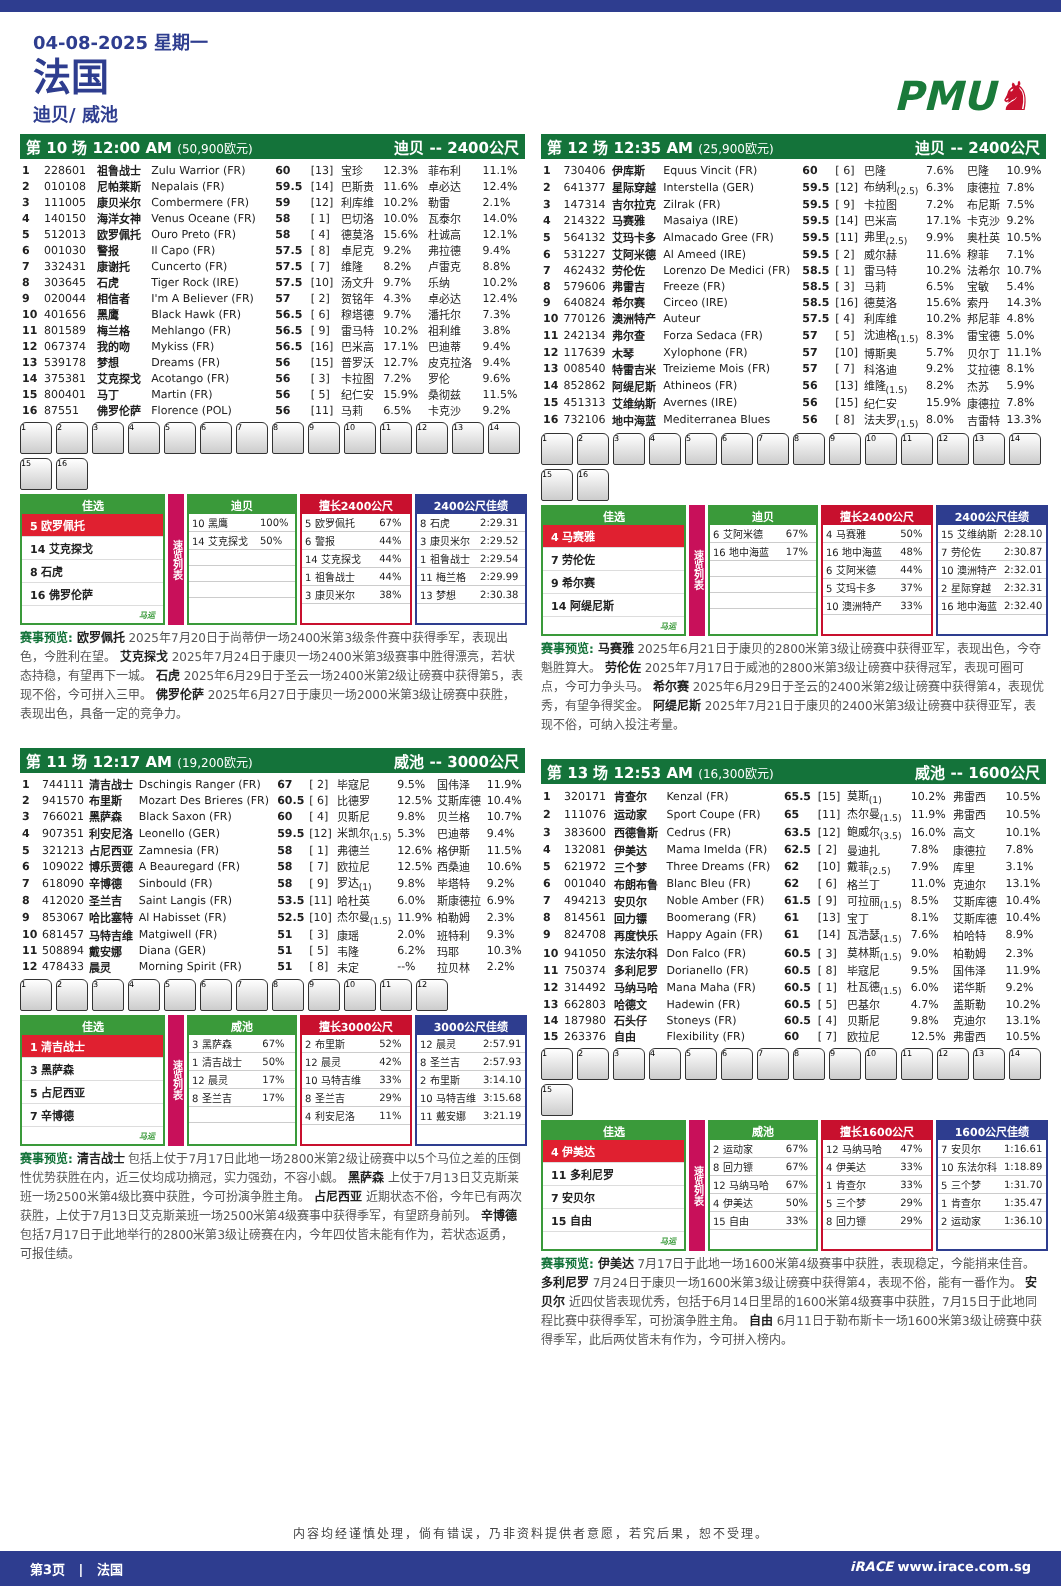04-08-2025 星期一
法国
迪贝/ 威池
PMU♞
第 10 场 12:00 AM (50,900欧元) 迪贝 -- 2400公尺
| 1 | 228601 | 祖鲁战士 | Zulu Warrior (FR) | 60 | [13] | 宝珍 | 12.3% | 菲布利 | 11.1% |
| 2 | 010108 | 尼帕莱斯 | Nepalais (FR) | 59.5 | [14] | 巴斯贵 | 11.6% | 卓必达 | 12.4% |
| 3 | 111005 | 康贝米尔 | Combermere (FR) | 59 | [12] | 利库维 | 10.2% | 勒雷 | 2.1% |
| 4 | 140150 | 海洋女神 | Venus Oceane (FR) | 58 | [ 1] | 巴切洛 | 10.0% | 瓦泰尔 | 14.0% |
| 5 | 512013 | 欧罗佩托 | Ouro Preto (FR) | 58 | [ 4] | 德莫洛 | 15.6% | 杜诚高 | 12.1% |
| 6 | 001030 | 警报 | Il Capo (FR) | 57.5 | [ 8] | 卓尼克 | 9.2% | 弗拉德 | 9.4% |
| 7 | 332431 | 康谢托 | Cuncerto (FR) | 57.5 | [ 7] | 维隆 | 8.2% | 卢雷克 | 8.8% |
| 8 | 303645 | 石虎 | Tiger Rock (IRE) | 57.5 | [10] | 汤文升 | 9.7% | 乐纳 | 10.2% |
| 9 | 020044 | 相信者 | I'm A Believer (FR) | 57 | [ 2] | 贺铭年 | 4.3% | 卓必达 | 12.4% |
| 10 | 401656 | 黑鹰 | Black Hawk (FR) | 56.5 | [ 6] | 穆塔德 | 9.7% | 潘托尔 | 7.3% |
| 11 | 801589 | 梅兰格 | Mehlango (FR) | 56.5 | [ 9] | 雷马特 | 10.2% | 祖利维 | 3.8% |
| 12 | 067374 | 我的吻 | Mykiss (FR) | 56.5 | [16] | 巴米高 | 17.1% | 巴迪蒂 | 9.4% |
| 13 | 539178 | 梦想 | Dreams (FR) | 56 | [15] | 普罗沃 | 12.7% | 皮克拉洛 | 9.4% |
| 14 | 375381 | 艾克探戈 | Acotango (FR) | 56 | [ 3] | 卡拉图 | 7.2% | 罗伦 | 9.6% |
| 15 | 800401 | 马丁 | Martin (FR) | 56 | [ 5] | 纪仁安 | 15.9% | 桑彻兹 | 11.5% |
| 16 | 87551 | 佛罗伦萨 | Florence (POL) | 56 | [11] | 马莉 | 6.5% | 卡克沙 | 9.2% |
1
2
3
4
5
6
7
8
9
10
11
12
13
14
15
16
佳选
5 欧罗佩托
14 艾克探戈
8 石虎
16 佛罗伦萨
马运
速览列表
迪贝
| 10 黑鹰 | 100% |
| 14 艾克探戈 | 50% |
擅长2400公尺
| 5 欧罗佩托 | 67% |
| 6 警报 | 44% |
| 14 艾克探戈 | 44% |
| 1 祖鲁战士 | 44% |
| 3 康贝米尔 | 38% |
2400公尺佳绩
| 8 石虎 | 2:29.31 |
| 3 康贝米尔 | 2:29.52 |
| 1 祖鲁战士 | 2:29.54 |
| 11 梅兰格 | 2:29.99 |
| 13 梦想 | 2:30.38 |
赛事预览: 欧罗佩托 2025年7月20日于尚蒂伊一场2400米第3级条件赛中获得季军，表现出色，今胜利在望。 艾克探戈 2025年7月24日于康贝一场2400米第3级赛事中胜得漂亮，若状态持稳，有望再下一城。 石虎 2025年6月29日于圣云一场2400米第2级让磅赛中获得第5，表现不俗，今可拼入三甲。 佛罗伦萨 2025年6月27日于康贝一场2000米第3级让磅赛中获胜，表现出色，具备一定的竞争力。
第 11 场 12:17 AM (19,200欧元) 威池 -- 3000公尺
| 1 | 744111 | 清吉战士 | Dschingis Ranger (FR) | 67 | [ 2] | 毕寇尼 | 9.5% | 国伟泽 | 11.9% |
| 2 | 941570 | 布里斯 | Mozart Des Brieres (FR) | 60.5 | [ 6] | 比德罗 | 12.5% | 艾斯库德 | 10.4% |
| 3 | 766021 | 黑萨森 | Black Saxon (FR) | 60 | [ 4] | 贝斯尼 | 9.8% | 贝兰格 | 10.7% |
| 4 | 907351 | 利安尼洛 | Leonello (GER) | 59.5 | [12] | 米凯尔<sub>(1.5)</sub> | 5.3% | 巴迪蒂 | 9.4% |
| 5 | 321213 | 占尼西亚 | Zamnesia (FR) | 58 | [ 1] | 弗德兰 | 12.6% | 格伊斯 | 11.5% |
| 6 | 109022 | 博乐贾德 | A Beauregard (FR) | 58 | [ 7] | 欧拉尼 | 12.5% | 西桑迪 | 10.6% |
| 7 | 618090 | 辛博德 | Sinbould (FR) | 58 | [ 9] | 罗达<sub>(1)</sub> | 9.8% | 毕塔特 | 9.2% |
| 8 | 412020 | 圣兰吉 | Saint Langis (FR) | 53.5 | [11] | 哈杜英 | 6.0% | 斯康德拉 | 6.9% |
| 9 | 853067 | 哈比塞特 | Al Habisset (FR) | 52.5 | [10] | 杰尔曼<sub>(1.5)</sub> | 11.9% | 柏勒姆 | 2.3% |
| 10 | 681457 | 马特吉维 | Matgiwell (FR) | 51 | [ 3] | 康瑶 | 2.0% | 班特利 | 9.3% |
| 11 | 508894 | 戴安娜 | Diana (GER) | 51 | [ 5] | 韦隆 | 6.2% | 玛耶 | 10.3% |
| 12 | 478433 | 晨灵 | Morning Spirit (FR) | 51 | [ 8] | 未定 | --% | 拉贝林 | 2.2% |
1
2
3
4
5
6
7
8
9
10
11
12
佳选
1 清吉战士
3 黑萨森
5 占尼西亚
7 辛博德
马运
速览列表
威池
| 3 黑萨森 | 67% |
| 1 清吉战士 | 50% |
| 12 晨灵 | 17% |
| 8 圣兰吉 | 17% |
擅长3000公尺
| 2 布里斯 | 52% |
| 12 晨灵 | 42% |
| 10 马特吉维 | 33% |
| 8 圣兰吉 | 29% |
| 4 利安尼洛 | 11% |
3000公尺佳绩
| 12 晨灵 | 2:57.91 |
| 8 圣兰吉 | 2:57.93 |
| 2 布里斯 | 3:14.10 |
| 10 马特吉维 | 3:15.68 |
| 11 戴安娜 | 3:21.19 |
赛事预览: 清吉战士 包括上仗于7月17日此地一场2800米第2级让磅赛中以5个马位之差的压倒性优势获胜在内，近三仗均成功摘冠，实力强劲，不容小觑。 黑萨森 上仗于7月13日艾克斯莱班一场2500米第4级比赛中获胜，今可扮演争胜主角。 占尼西亚 近期状态不俗，今年已有两次获胜，上仗于7月13日艾克斯莱班一场2500米第4级赛事中获得季军，有望跻身前列。 辛博德 包括7月17日于此地举行的2800米第3级让磅赛在内，今年四仗皆未能有作为，若状态返勇，可报佳绩。
第 12 场 12:35 AM (25,900欧元) 迪贝 -- 2400公尺
| 1 | 730406 | 伊库斯 | Equus Vincit (FR) | 60 | [ 6] | 巴隆 | 7.6% | 巴隆 | 10.9% |
| 2 | 641377 | 星际穿越 | Interstella (GER) | 59.5 | [12] | 布纳利<sub>(2.5)</sub> | 6.3% | 康德拉 | 7.8% |
| 3 | 147314 | 吉尔拉克 | Zilrak (FR) | 59.5 | [ 9] | 卡拉图 | 7.2% | 布尼斯 | 7.5% |
| 4 | 214322 | 马赛雅 | Masaiya (IRE) | 59.5 | [14] | 巴米高 | 17.1% | 卡克沙 | 9.2% |
| 5 | 564132 | 艾玛卡多 | Almacado Gree (FR) | 59.5 | [11] | 弗里<sub>(2.5)</sub> | 9.9% | 奥杜英 | 10.5% |
| 6 | 531227 | 艾阿米德 | Al Ameed (IRE) | 59.5 | [ 2] | 威尔赫 | 11.6% | 穆菲 | 7.1% |
| 7 | 462432 | 劳伦佐 | Lorenzo De Medici (FR) | 58.5 | [ 1] | 雷马特 | 10.2% | 法希尔 | 10.7% |
| 8 | 579606 | 弗雷吉 | Freeze (FR) | 58.5 | [ 3] | 马莉 | 6.5% | 宝敏 | 5.4% |
| 9 | 640824 | 希尔赛 | Circeo (IRE) | 58.5 | [16] | 德莫洛 | 15.6% | 索丹 | 14.3% |
| 10 | 770126 | 澳洲特产 | Auteur | 57.5 | [ 4] | 利库维 | 10.2% | 邦尼菲 | 4.8% |
| 11 | 242134 | 弗尔查 | Forza Sedaca (FR) | 57 | [ 5] | 沈迪格<sub>(1.5)</sub> | 8.3% | 雷宝德 | 5.0% |
| 12 | 117639 | 木琴 | Xylophone (FR) | 57 | [10] | 博斯奥 | 5.7% | 贝尔丁 | 11.1% |
| 13 | 008540 | 特雷吉米 | Treizieme Mois (FR) | 57 | [ 7] | 科洛迪 | 9.2% | 艾拉德 | 8.1% |
| 14 | 852862 | 阿缇尼斯 | Athineos (FR) | 56 | [13] | 维隆<sub>(1.5)</sub> | 8.2% | 杰苏 | 5.9% |
| 15 | 451313 | 艾维纳斯 | Avernes (IRE) | 56 | [15] | 纪仁安 | 15.9% | 康德拉 | 7.8% |
| 16 | 732106 | 地中海蓝 | Mediterranea Blues | 56 | [ 8] | 法夫罗<sub>(1.5)</sub> | 8.0% | 吉雷特 | 13.3% |
1
2
3
4
5
6
7
8
9
10
11
12
13
14
15
16
佳选
4 马赛雅
7 劳伦佐
9 希尔赛
14 阿缇尼斯
马运
速览列表
迪贝
| 6 艾阿米德 | 67% |
| 16 地中海蓝 | 17% |
擅长2400公尺
| 4 马赛雅 | 50% |
| 16 地中海蓝 | 48% |
| 6 艾阿米德 | 44% |
| 5 艾玛卡多 | 37% |
| 10 澳洲特产 | 33% |
2400公尺佳绩
| 15 艾维纳斯 | 2:28.10 |
| 7 劳伦佐 | 2:30.87 |
| 10 澳洲特产 | 2:32.01 |
| 2 星际穿越 | 2:32.31 |
| 16 地中海蓝 | 2:32.40 |
赛事预览: 马赛雅 2025年6月21日于康贝的2800米第3级让磅赛中获得亚军，表现出色，今夺魁胜算大。 劳伦佐 2025年7月17日于威池的2800米第3级让磅赛中获得冠军，表现可圈可点，今可力争头马。 希尔赛 2025年6月29日于圣云的2400米第2级让磅赛中获得第4，表现优秀，有望争得奖金。 阿缇尼斯 2025年7月21日于康贝的2400米第3级让磅赛中获得亚军，表现不俗，可纳入投注考量。
第 13 场 12:53 AM (16,300欧元) 威池 -- 1600公尺
| 1 | 320171 | 肯查尔 | Kenzal (FR) | 65.5 | [15] | 莫斯<sub>(1)</sub> | 10.2% | 弗雷西 | 10.5% |
| 2 | 111076 | 运动家 | Sport Coupe (FR) | 65 | [11] | 杰尔曼<sub>(1.5)</sub> | 11.9% | 弗雷西 | 10.5% |
| 3 | 383600 | 西德鲁斯 | Cedrus (FR) | 63.5 | [12] | 鲍威尔<sub>(3.5)</sub> | 16.0% | 高文 | 10.1% |
| 4 | 132081 | 伊美达 | Mama Imelda (FR) | 62.5 | [ 2] | 曼迪扎 | 7.8% | 康德拉 | 7.8% |
| 5 | 621972 | 三个梦 | Three Dreams (FR) | 62 | [10] | 戴菲<sub>(2.5)</sub> | 7.9% | 库里 | 3.1% |
| 6 | 001040 | 布朗布鲁 | Blanc Bleu (FR) | 62 | [ 6] | 格兰丁 | 11.0% | 克迪尔 | 13.1% |
| 7 | 494213 | 安贝尔 | Noble Amber (FR) | 61.5 | [ 9] | 可拉丽<sub>(1.5)</sub> | 8.5% | 艾斯库德 | 10.4% |
| 8 | 814561 | 回力镖 | Boomerang (FR) | 61 | [13] | 宝丁 | 8.1% | 艾斯库德 | 10.4% |
| 9 | 824708 | 再度快乐 | Happy Again (FR) | 61 | [14] | 瓦浩瑟<sub>(1.5)</sub> | 7.6% | 柏哈特 | 8.9% |
| 10 | 941050 | 东法尔科 | Don Falco (FR) | 60.5 | [ 3] | 莫林斯<sub>(1.5)</sub> | 9.0% | 柏勒姆 | 2.3% |
| 11 | 750374 | 多利尼罗 | Dorianello (FR) | 60.5 | [ 8] | 毕寇尼 | 9.5% | 国伟泽 | 11.9% |
| 12 | 314492 | 马纳马哈 | Mana Maha (FR) | 60.5 | [ 1] | 杜瓦德<sub>(1.5)</sub> | 6.0% | 诺华斯 | 9.2% |
| 13 | 662803 | 哈德文 | Hadewin (FR) | 60.5 | [ 5] | 巴基尔 | 4.7% | 盖斯勒 | 10.2% |
| 14 | 187980 | 石头仔 | Stoneys (FR) | 60.5 | [ 4] | 贝斯尼 | 9.8% | 克迪尔 | 13.1% |
| 15 | 263376 | 自由 | Flexibility (FR) | 60 | [ 7] | 欧拉尼 | 12.5% | 弗雷西 | 10.5% |
1
2
3
4
5
6
7
8
9
10
11
12
13
14
15
佳选
4 伊美达
11 多利尼罗
7 安贝尔
15 自由
马运
速览列表
威池
| 2 运动家 | 67% |
| 8 回力镖 | 67% |
| 12 马纳马哈 | 67% |
| 4 伊美达 | 50% |
| 15 自由 | 33% |
擅长1600公尺
| 12 马纳马哈 | 47% |
| 4 伊美达 | 33% |
| 1 肯查尔 | 33% |
| 5 三个梦 | 29% |
| 8 回力镖 | 29% |
1600公尺佳绩
| 7 安贝尔 | 1:16.61 |
| 10 东法尔科 | 1:18.89 |
| 5 三个梦 | 1:31.70 |
| 1 肯查尔 | 1:35.47 |
| 2 运动家 | 1:36.10 |
赛事预览: 伊美达 7月17日于此地一场1600米第4级赛事中获胜，表现稳定，今能捎来佳音。 多利尼罗 7月24日于康贝一场1600米第3级让磅赛中获得第4，表现不俗，能有一番作为。 安贝尔 近四仗皆表现优秀，包括于6月14日里昂的1600米第4级赛事中获胜，7月15日于此地同程比赛中获得季军，可扮演争胜主角。 自由 6月11日于勒布斯卡一场1600米第3级让磅赛中获得季军，此后两仗皆未有作为，今可拼入榜内。
内容均经谨慎处理，倘有错误，乃非资料提供者意愿，若究后果，恕不受理。
第3页 | 法国 iRACE www.irace.com.sg